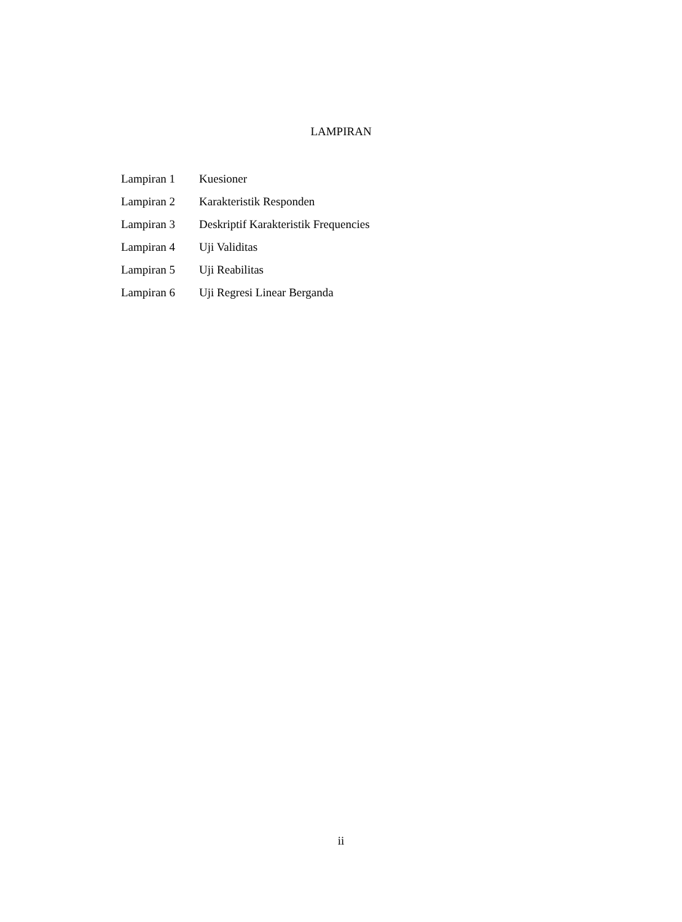LAMPIRAN
| Lampiran 1 | Kuesioner |
| Lampiran 2 | Karakteristik Responden |
| Lampiran 3 | Deskriptif Karakteristik Frequencies |
| Lampiran 4 | Uji Validitas |
| Lampiran 5 | Uji Reabilitas |
| Lampiran 6 | Uji Regresi Linear Berganda |
ii